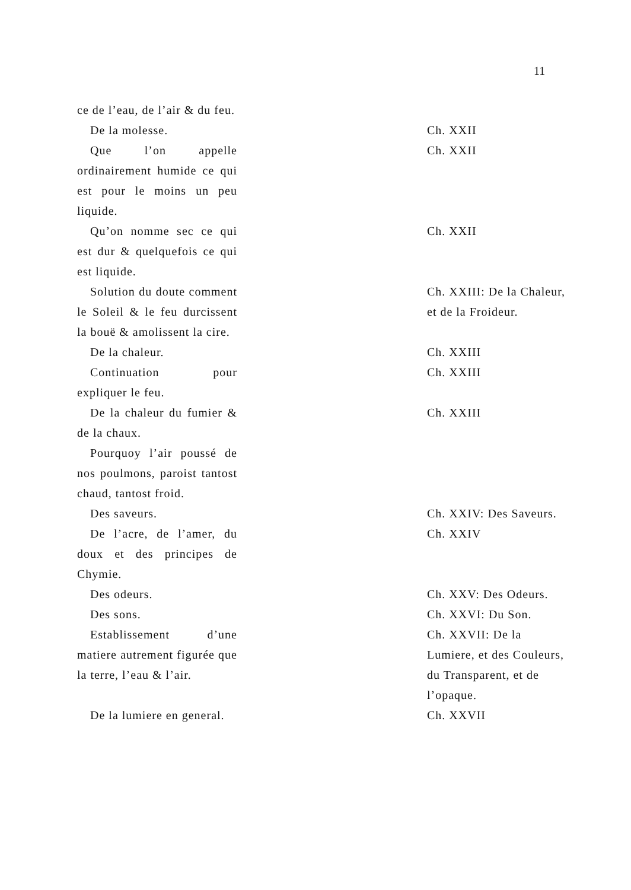11
| ce de l’eau, de l’air & du feu. | | |
| De la molesse. | | Ch. XXII |
| Que l’on appelle ordinairement humide ce qui est pour le moins un peu liquide. | | Ch. XXII |
| Qu’on nomme sec ce qui est dur & quelquefois ce qui est liquide. | | Ch. XXII |
| Solution du doute comment le Soleil & le feu durcissent la bouë & amolissent la cire. | | Ch. XXIII: De la Chaleur, et de la Froideur. |
| De la chaleur. | | Ch. XXIII |
| Continuation pour expliquer le feu. | | Ch. XXIII |
| De la chaleur du fumier & de la chaux. | | Ch. XXIII |
| Pourquoy l’air poussé de nos poulmons, paroist tantost chaud, tantost froid. | | |
| Des saveurs. | | Ch. XXIV: Des Saveurs. |
| De l’acre, de l’amer, du doux et des principes de Chymie. | | Ch. XXIV |
| Des odeurs. | | Ch. XXV: Des Odeurs. |
| Des sons. | | Ch. XXVI: Du Son. |
| Establissement d’une matiere autrement figurée que la terre, l’eau & l’air. | | Ch. XXVII: De la Lumiere, et des Couleurs, du Transparent, et de l’opaque. |
| De la lumiere en general. | | Ch. XXVII |